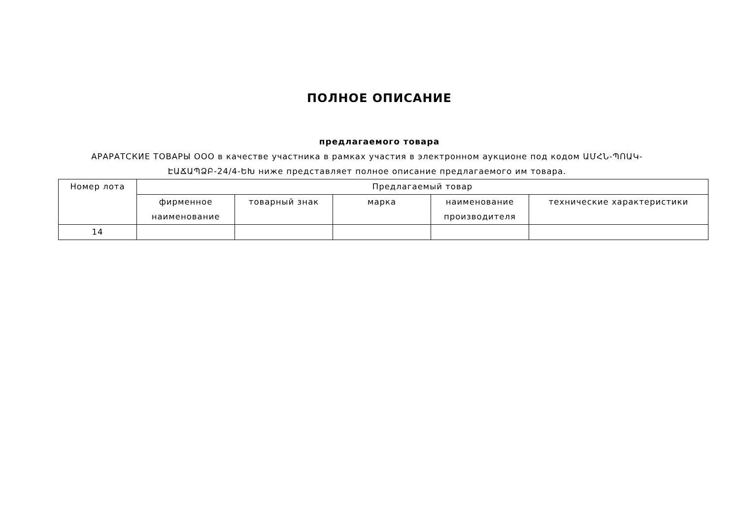ПОЛНОЕ ОПИСАНИЕ
предлагаемого товара
АРАРАТСКИЕ ТОВАРЫ ООО в качестве участника в рамках участия в электронном аукционе под кодом ԱՄՀՆ-ՊՈԱԿ-ԷԱՃԱՊՁԲ-24/4-ԵԽ ниже представляет полное описание предлагаемого им товара.
| Номер лота | Предлагаемый товар | | | | |
| --- | --- | --- | --- | --- | --- |
| | фирменное наименование | товарный знак | марка | наименование производителя | технические характеристики |
| 14 | | | | | |